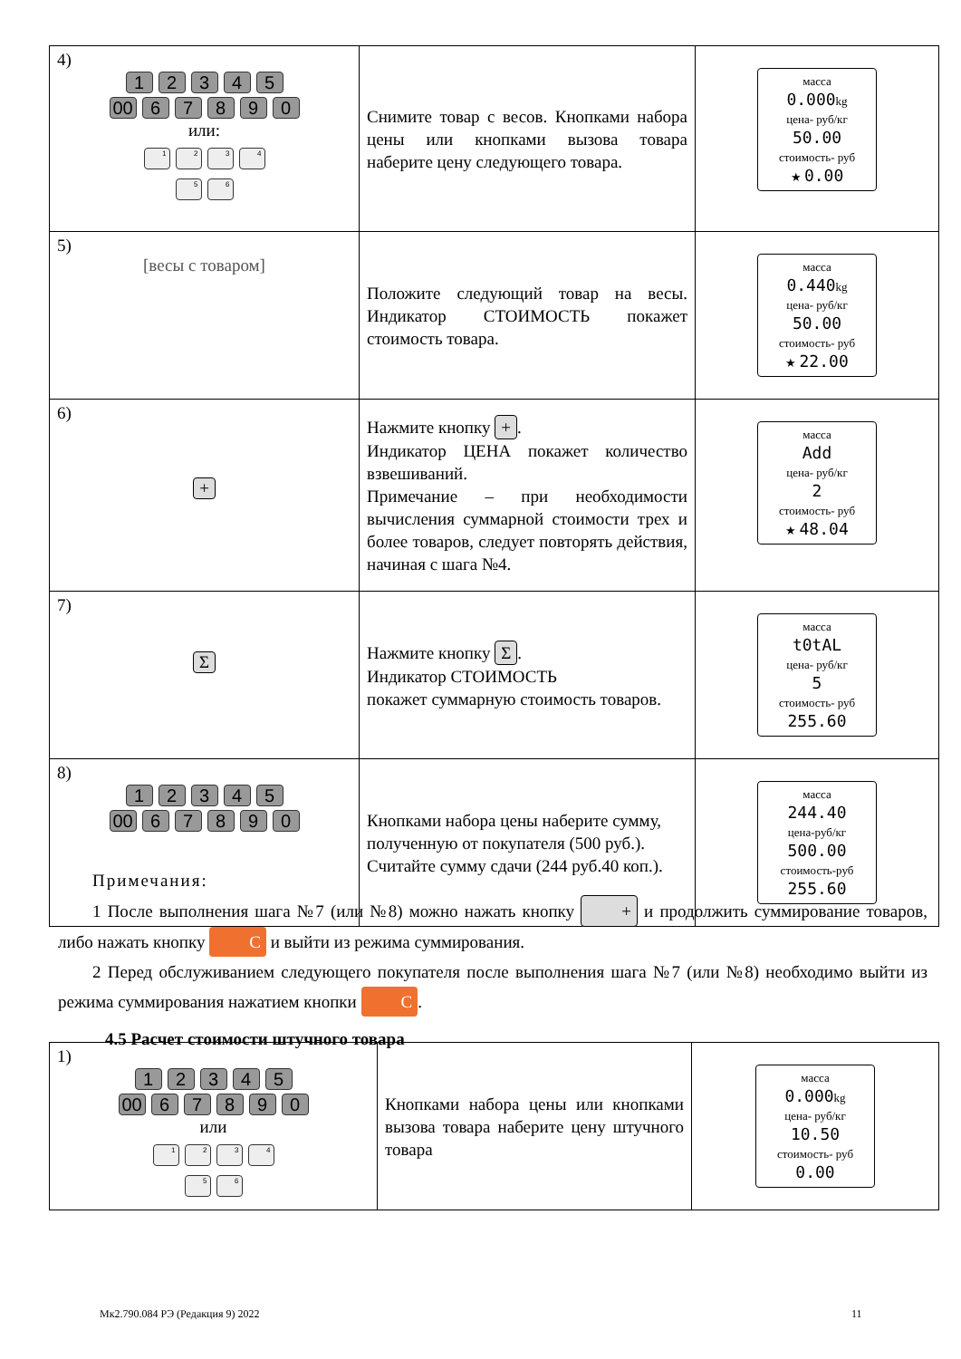| 4) 1 2 3 4 5 00 6 7 8 9 0 или: 1 2 3 4 5 6 | Снимите товар с весов. Кнопками набора цены или кнопками вызова товара наберите цену следующего товара. | масса 0.000 kg цена- руб/кг 50.00 стоимость- руб ★ 0.00 |
| 5) [весы с товаром] | Положите следующий товар на весы. Индикатор СТОИМОСТЬ покажет стоимость товара. | масса 0.440 kg цена- руб/кг 50.00 стоимость- руб ★ 22.00 |
| 6) + | Нажмите кнопку + . Индикатор ЦЕНА покажет количество взвешиваний. Примечание – при необходимости вычисления суммарной стоимости трех и более товаров, следует повторять действия, начиная с шага №4. | масса Add цена- руб/кг 2 стоимость- руб ★ 48.04 |
| 7) Σ | Нажмите кнопку Σ . Индикатор СТОИМОСТЬ покажет суммарную стоимость товаров. | масса t0tAL цена- руб/кг 5 стоимость- руб 255.60 |
| 8) 1 2 3 4 5 00 6 7 8 9 0 | Кнопками набора цены наберите сумму, полученную от покупателя (500 руб.). Считайте сумму сдачи (244 руб.40 коп.). | масса 244.40 цена-руб/кг 500.00 стоимость-руб 255.60 |
Примечания:
1 После выполнения шага №7 (или №8) можно нажать кнопку + и продолжить суммирование товаров, либо нажать кнопку C и выйти из режима суммирования.
2 Перед обслуживанием следующего покупателя после выполнения шага №7 (или №8) необходимо выйти из режима суммирования нажатием кнопки C.
4.5 Расчет стоимости штучного товара
| 1) 1 2 3 4 5 00 6 7 8 9 0 или 1 2 3 4 5 6 | Кнопками набора цены или кнопками вызова товара наберите цену штучного товара | масса 0.000 kg цена- руб/кг 10.50 стоимость- руб 0.00 |
Мк2.790.084 РЭ (Редакция 9) 2022
11